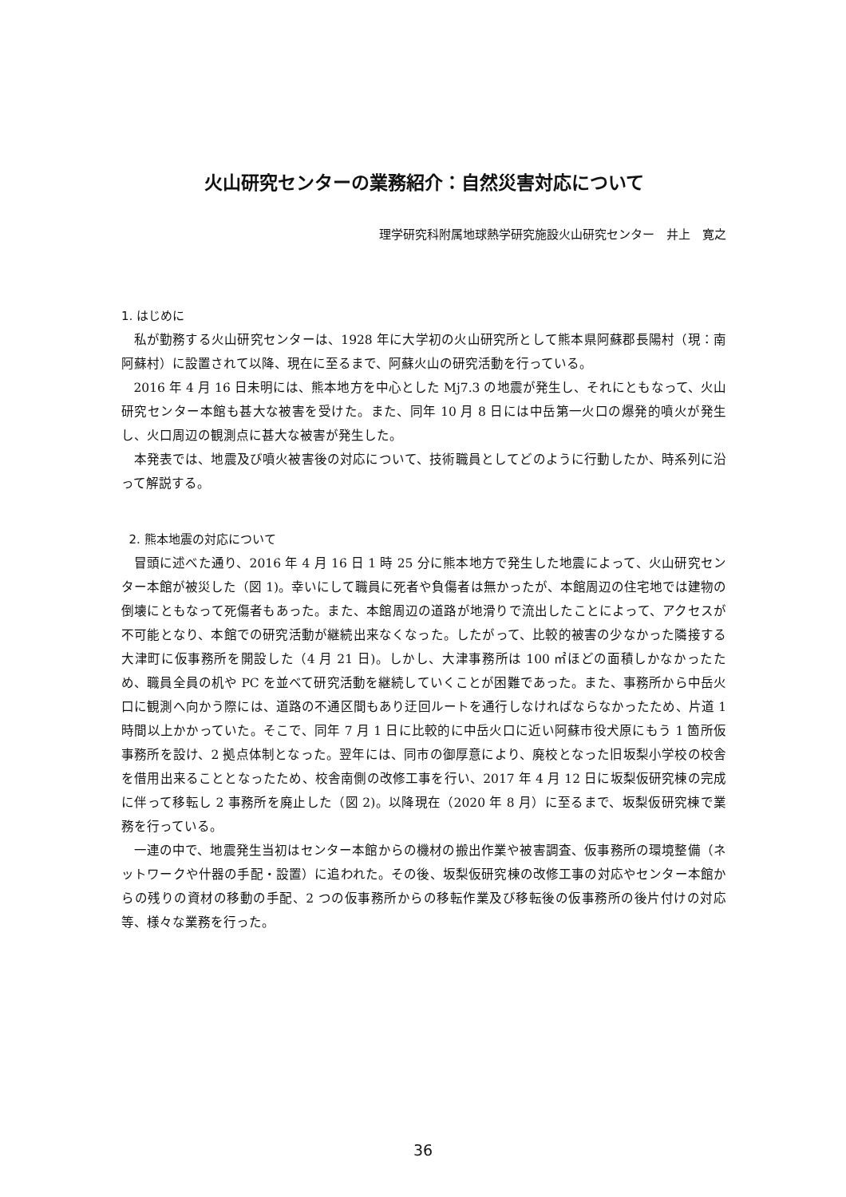火山研究センターの業務紹介：自然災害対応について
理学研究科附属地球熱学研究施設火山研究センター　井上　寛之
1. はじめに
私が勤務する火山研究センターは、1928 年に大学初の火山研究所として熊本県阿蘇郡長陽村（現：南阿蘇村）に設置されて以降、現在に至るまで、阿蘇火山の研究活動を行っている。
2016 年 4 月 16 日未明には、熊本地方を中心とした Mj7.3 の地震が発生し、それにともなって、火山研究センター本館も甚大な被害を受けた。また、同年 10 月 8 日には中岳第一火口の爆発的噴火が発生し、火口周辺の観測点に甚大な被害が発生した。
本発表では、地震及び噴火被害後の対応について、技術職員としてどのように行動したか、時系列に沿って解説する。
2. 熊本地震の対応について
冒頭に述べた通り、2016 年 4 月 16 日 1 時 25 分に熊本地方で発生した地震によって、火山研究センター本館が被災した（図 1)。幸いにして職員に死者や負傷者は無かったが、本館周辺の住宅地では建物の倒壊にともなって死傷者もあった。また、本館周辺の道路が地滑りで流出したことによって、アクセスが不可能となり、本館での研究活動が継続出来なくなった。したがって、比較的被害の少なかった隣接する大津町に仮事務所を開設した（4 月 21 日)。しかし、大津事務所は 100 ㎡ほどの面積しかなかったため、職員全員の机や PC を並べて研究活動を継続していくことが困難であった。また、事務所から中岳火口に観測へ向かう際には、道路の不通区間もあり迂回ルートを通行しなければならなかったため、片道 1 時間以上かかっていた。そこで、同年 7 月 1 日に比較的に中岳火口に近い阿蘇市役犬原にもう 1 箇所仮事務所を設け、2 拠点体制となった。翌年には、同市の御厚意により、廃校となった旧坂梨小学校の校舎を借用出来ることとなったため、校舎南側の改修工事を行い、2017 年 4 月 12 日に坂梨仮研究棟の完成に伴って移転し 2 事務所を廃止した（図 2)。以降現在（2020 年 8 月）に至るまで、坂梨仮研究棟で業務を行っている。
一連の中で、地震発生当初はセンター本館からの機材の搬出作業や被害調査、仮事務所の環境整備（ネットワークや什器の手配・設置）に追われた。その後、坂梨仮研究棟の改修工事の対応やセンター本館からの残りの資材の移動の手配、2 つの仮事務所からの移転作業及び移転後の仮事務所の後片付けの対応等、様々な業務を行った。
36